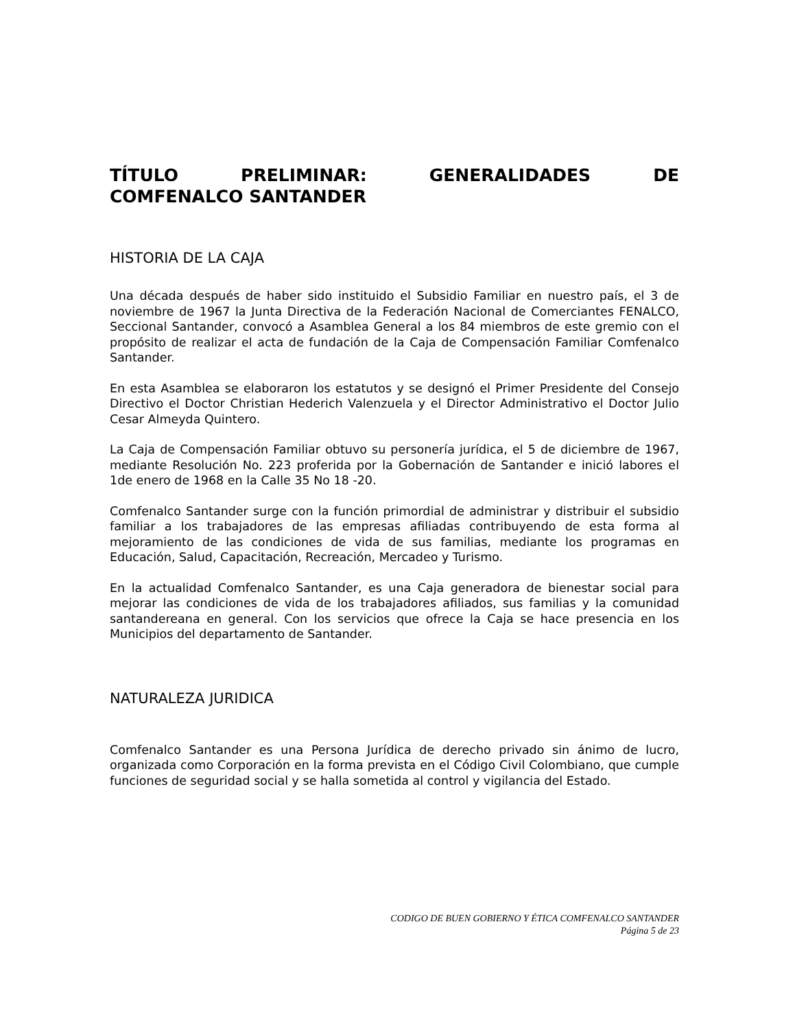TÍTULO PRELIMINAR: GENERALIDADES DE
COMFENALCO SANTANDER
HISTORIA DE LA CAJA
Una década después de haber sido instituido el Subsidio Familiar en nuestro país, el 3 de noviembre de 1967 la Junta Directiva de la Federación Nacional de Comerciantes FENALCO, Seccional Santander, convocó a Asamblea General a los 84 miembros de este gremio con el propósito de realizar el acta de fundación de la Caja de Compensación Familiar Comfenalco Santander.
En esta Asamblea se elaboraron los estatutos y se designó el Primer Presidente del Consejo Directivo el Doctor Christian Hederich Valenzuela y el Director Administrativo el Doctor Julio Cesar Almeyda Quintero.
La Caja de Compensación Familiar obtuvo su personería jurídica, el 5 de diciembre de 1967, mediante Resolución No. 223 proferida por la Gobernación de Santander e inició labores el 1de enero de 1968 en la Calle 35 No 18 -20.
Comfenalco Santander surge con la función primordial de administrar y distribuir el subsidio familiar a los trabajadores de las empresas afiliadas contribuyendo de esta forma al mejoramiento de las condiciones de vida de sus familias, mediante los programas en Educación, Salud, Capacitación, Recreación, Mercadeo y Turismo.
En la actualidad Comfenalco Santander, es una Caja generadora de bienestar social para mejorar las condiciones de vida de los trabajadores afiliados, sus familias y la comunidad santandereana en general. Con los servicios que ofrece la Caja se hace presencia en los Municipios del departamento de Santander.
NATURALEZA JURIDICA
Comfenalco Santander es una Persona Jurídica de derecho privado sin ánimo de lucro, organizada como Corporación en la forma prevista en el Código Civil Colombiano, que cumple funciones de seguridad social y se halla sometida al control y vigilancia del Estado.
CODIGO DE BUEN GOBIERNO Y ÉTICA COMFENALCO SANTANDER
Página 5 de 23